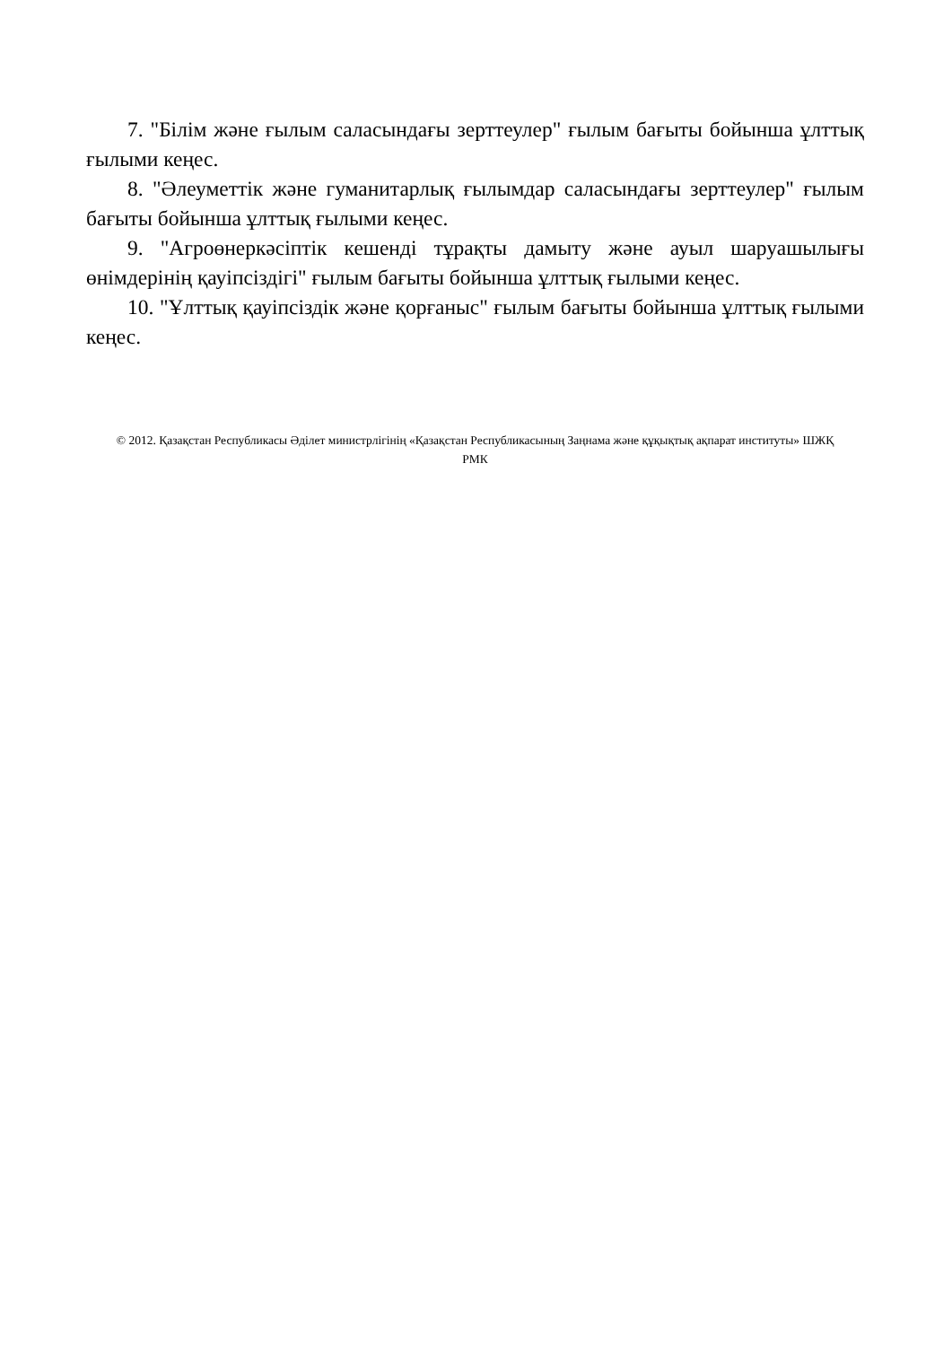7. "Білім және ғылым саласындағы зерттеулер" ғылым бағыты бойынша ұлттық ғылыми кеңес.
8. "Әлеуметтік және гуманитарлық ғылымдар саласындағы зерттеулер" ғылым бағыты бойынша ұлттық ғылыми кеңес.
9. "Агроөнеркәсіптік кешенді тұрақты дамыту және ауыл шаруашылығы өнімдерінің қауіпсіздігі" ғылым бағыты бойынша ұлттық ғылыми кеңес.
10. "Ұлттық қауіпсіздік және қорғаныс" ғылым бағыты бойынша ұлттық ғылыми кеңес.
© 2012. Қазақстан Республикасы Әділет министрлігінің «Қазақстан Республикасының Заңнама және құқықтық ақпарат институты» ШЖҚ РМК